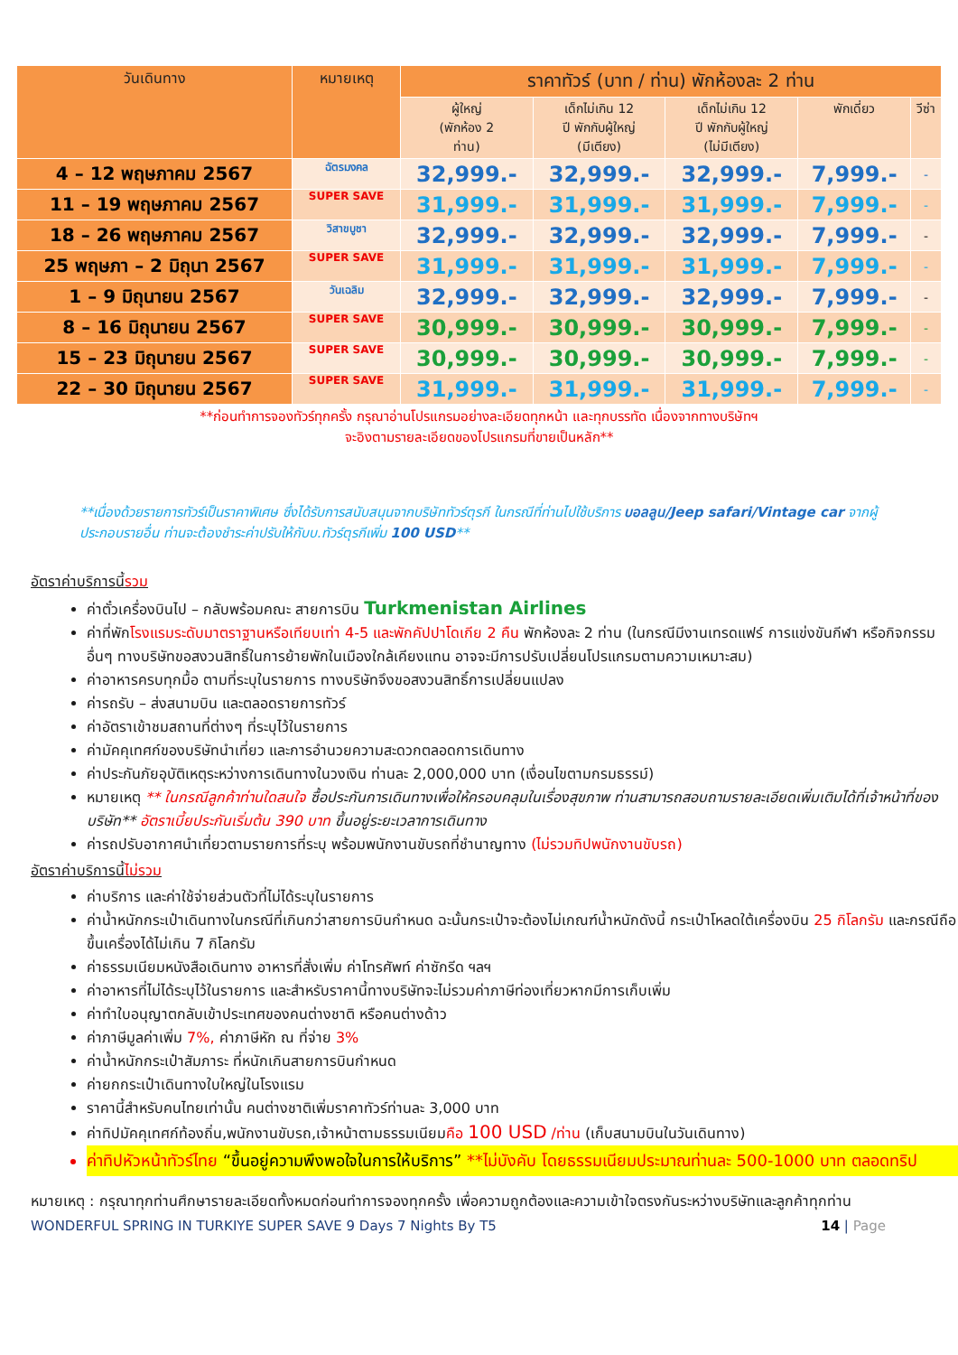| วันเดินทาง | หมายเหตุ | ราคาทัวร์ (บาท / ท่าน) พักห้องละ 2 ท่าน | | | | |
| --- | --- | --- | --- | --- | --- | --- |
| | | ผู้ใหญ่ (พักห้อง 2 ท่าน) | เด็กไม่เกิน 12 ปี พักกับผู้ใหญ่ (มีเตียง) | เด็กไม่เกิน 12 ปี พักกับผู้ใหญ่ (ไม่มีเตียง) | พักเดี่ยว | วีซ่า |
| 4 – 12 พฤษภาคม 2567 | ฉัตรมงคล | 32,999.- | 32,999.- | 32,999.- | 7,999.- | - |
| 11 – 19 พฤษภาคม 2567 | SUPER SAVE | 31,999.- | 31,999.- | 31,999.- | 7,999.- | - |
| 18 – 26 พฤษภาคม 2567 | วิสาขบูชา | 32,999.- | 32,999.- | 32,999.- | 7,999.- | - |
| 25 พฤษภา – 2 มิถุนา 2567 | SUPER SAVE | 31,999.- | 31,999.- | 31,999.- | 7,999.- | - |
| 1 – 9 มิถุนายน 2567 | วันเฉลิม | 32,999.- | 32,999.- | 32,999.- | 7,999.- | - |
| 8 – 16 มิถุนายน 2567 | SUPER SAVE | 30,999.- | 30,999.- | 30,999.- | 7,999.- | - |
| 15 – 23 มิถุนายน 2567 | SUPER SAVE | 30,999.- | 30,999.- | 30,999.- | 7,999.- | - |
| 22 – 30 มิถุนายน 2567 | SUPER SAVE | 31,999.- | 31,999.- | 31,999.- | 7,999.- | - |
**ก่อนทำการจองทัวร์ทุกครั้ง กรุณาอ่านโปรแกรมอย่างละเอียดทุกหน้า และทุกบรรทัด เนื่องจากทางบริษัทฯ
จะอิงตามรายละเอียดของโปรแกรมที่ขายเป็นหลัก**
**เนื่องด้วยรายการทัวร์เป็นราคาพิเศษ ซึ่งได้รับการสนับสนุนจากบริษัททัวร์ตุรกี ในกรณีที่ท่านไปใช้บริการ บอลลูน/Jeep safari/Vintage car จากผู้ประกอบรายอื่น ท่านจะต้องชำระค่าปรับให้กับบ.ทัวร์ตุรกีเพิ่ม 100 USD**
อัตราค่าบริการนี้รวม
ค่าตั๋วเครื่องบินไป – กลับพร้อมคณะ สายการบิน Turkmenistan Airlines
ค่าที่พักโรงแรมระดับมาตราฐานหรือเทียบเท่า 4-5 และพักคัปปาโดเกีย 2 คืน พักห้องละ 2 ท่าน (ในกรณีมีงานเทรดแฟร์ การแข่งขันกีฬา หรือกิจกรรมอื่นๆ ทางบริษัทขอสงวนสิทธิ์ในการย้ายพักในเมืองใกล้เคียงแทน อาจจะมีการปรับเปลี่ยนโปรแกรมตามความเหมาะสม)
ค่าอาหารครบทุกมื้อ ตามที่ระบุในรายการ ทางบริษัทจึงขอสงวนสิทธิ์การเปลี่ยนแปลง
ค่ารถรับ – ส่งสนามบิน และตลอดรายการทัวร์
ค่าอัตราเข้าชมสถานที่ต่างๆ ที่ระบุไว้ในรายการ
ค่ามัคคุเทศก์ของบริษัทนำเที่ยว และการอำนวยความสะดวกตลอดการเดินทาง
ค่าประกันภัยอุบัติเหตุระหว่างการเดินทางในวงเงิน ท่านละ 2,000,000 บาท (เงื่อนไขตามกรมธรรม์)
หมายเหตุ ** ในกรณีลูกค้าท่านใดสนใจ ซื้อประกันการเดินทางเพื่อให้ครอบคลุมในเรื่องสุขภาพ ท่านสามารถสอบถามรายละเอียดเพิ่มเติมได้ที่เจ้าหน้าที่ของบริษัท** อัตราเบี้ยประกันเริ่มต้น 390 บาท ขึ้นอยู่ระยะเวลาการเดินทาง
ค่ารถปรับอากาศนำเที่ยวตามรายการที่ระบุ พร้อมพนักงานขับรถที่ชำนาญทาง (ไม่รวมทิปพนักงานขับรถ)
อัตราค่าบริการนี้ไม่รวม
ค่าบริการ และค่าใช้จ่ายส่วนตัวที่ไม่ได้ระบุในรายการ
ค่าน้ำหนักกระเป๋าเดินทางในกรณีที่เกินกว่าสายการบินกำหนด ฉะนั้นกระเป๋าจะต้องไม่เกณฑ์น้ำหนักดังนี้ กระเป๋าโหลดใต้เครื่องบิน 25 กิโลกรัม และกรณีถือขึ้นเครื่องได้ไม่เกิน 7 กิโลกรัม
ค่าธรรมเนียมหนังสือเดินทาง อาหารที่สั่งเพิ่ม ค่าโทรศัพท์ ค่าซักรีด ฯลฯ
ค่าอาหารที่ไม่ได้ระบุไว้ในรายการ และสำหรับราคานี้ทางบริษัทจะไม่รวมค่าภาษีท่องเที่ยวหากมีการเก็บเพิ่ม
ค่าทำใบอนุญาตกลับเข้าประเทศของคนต่างชาติ หรือคนต่างด้าว
ค่าภาษีมูลค่าเพิ่ม 7%, ค่าภาษีหัก ณ ที่จ่าย 3%
ค่าน้ำหนักกระเป๋าสัมภาระ ที่หนักเกินสายการบินกำหนด
ค่ายกกระเป๋าเดินทางใบใหญ่ในโรงแรม
ราคานี้สำหรับคนไทยเท่านั้น คนต่างชาติเพิ่มราคาทัวร์ท่านละ 3,000 บาท
ค่าทิปมัคคุเทศก์ท้องถิ่น,พนักงานขับรถ,เจ้าหน้าตามธรรมเนียมคือ 100 USD /ท่าน (เก็บสนามบินในวันเดินทาง)
ค่าทิปหัวหน้าทัวร์ไทย “ขึ้นอยู่ความพึงพอใจในการให้บริการ” **ไม่บังคับ โดยธรรมเนียมประมาณท่านละ 500-1000 บาท ตลอดทริป
หมายเหตุ : กรุณาทุกท่านศึกษารายละเอียดทั้งหมดก่อนทำการจองทุกครั้ง เพื่อความถูกต้องและความเข้าใจตรงกันระหว่างบริษัทและลูกค้าทุกท่าน
WONDERFUL SPRING IN TURKIYE SUPER SAVE 9 Days 7 Nights By T5 14 | Page